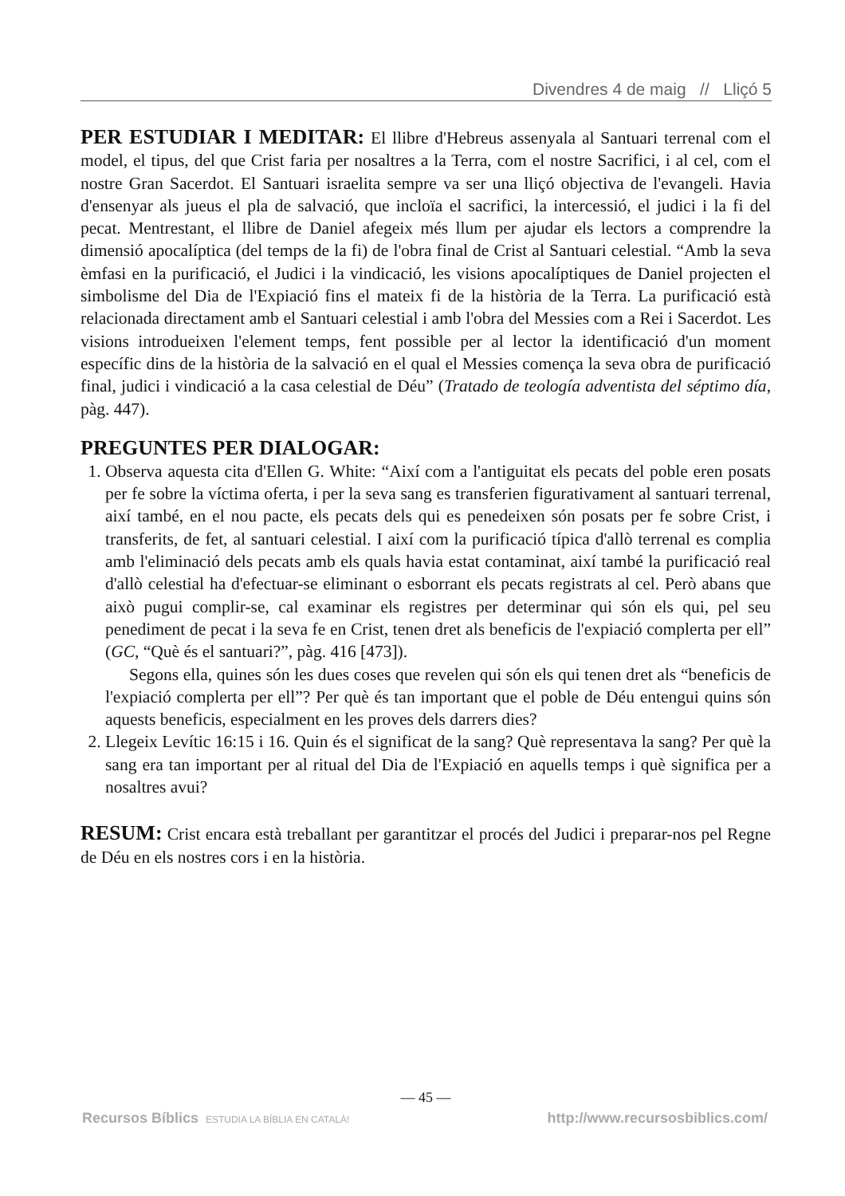Divendres 4 de maig // Lliçó 5
PER ESTUDIAR I MEDITAR: El llibre d'Hebreus assenyala al Santuari terrenal com el model, el tipus, del que Crist faria per nosaltres a la Terra, com el nostre Sacrifici, i al cel, com el nostre Gran Sacerdot. El Santuari israelita sempre va ser una lliçó objectiva de l'evangeli. Havia d'ensenyar als jueus el pla de salvació, que incloïa el sacrifici, la intercessió, el judici i la fi del pecat. Mentrestant, el llibre de Daniel afegeix més llum per ajudar els lectors a comprendre la dimensió apocalíptica (del temps de la fi) de l'obra final de Crist al Santuari celestial. “Amb la seva èmfasi en la purificació, el Judici i la vindicació, les visions apocalíptiques de Daniel projecten el simbolisme del Dia de l'Expiació fins el mateix fi de la història de la Terra. La purificació està relacionada directament amb el Santuari celestial i amb l'obra del Messies com a Rei i Sacerdot. Les visions introdueixen l'element temps, fent possible per al lector la identificació d'un moment específic dins de la història de la salvació en el qual el Messies comença la seva obra de purificació final, judici i vindicació a la casa celestial de Déu” (Tratado de teología adventista del séptimo día, pàg. 447).
PREGUNTES PER DIALOGAR:
1. Observa aquesta cita d'Ellen G. White: “Així com a l'antiguitat els pecats del poble eren posats per fe sobre la víctima oferta, i per la seva sang es transferien figurativament al santuari terrenal, així també, en el nou pacte, els pecats dels qui es penedeixen són posats per fe sobre Crist, i transferits, de fet, al santuari celestial. I així com la purificació típica d'allò terrenal es complia amb l'eliminació dels pecats amb els quals havia estat contaminat, així també la purificació real d'allò celestial ha d'efectuar-se eliminant o esborrant els pecats registrats al cel. Però abans que això pugui complir-se, cal examinar els registres per determinar qui són els qui, pel seu penediment de pecat i la seva fe en Crist, tenen dret als beneficis de l'expiació complerta per ell” (GC, “Què és el santuari?”, pàg. 416 [473]).
Segons ella, quines són les dues coses que revelen qui són els qui tenen dret als “beneficis de l'expiació complerta per ell”? Per què és tan important que el poble de Déu entengui quins són aquests beneficis, especialment en les proves dels darrers dies?
2. Llegeix Levític 16:15 i 16. Quin és el significat de la sang? Què representava la sang? Per què la sang era tan important per al ritual del Dia de l'Expiació en aquells temps i què significa per a nosaltres avui?
RESUM: Crist encara està treballant per garantitzar el procés del Judici i preparar-nos pel Regne de Déu en els nostres cors i en la història.
— 45 —
Recursos Bíblics ESTUDIA LA BÍBLIA EN CATALÀ! http://www.recursosbiblics.com/